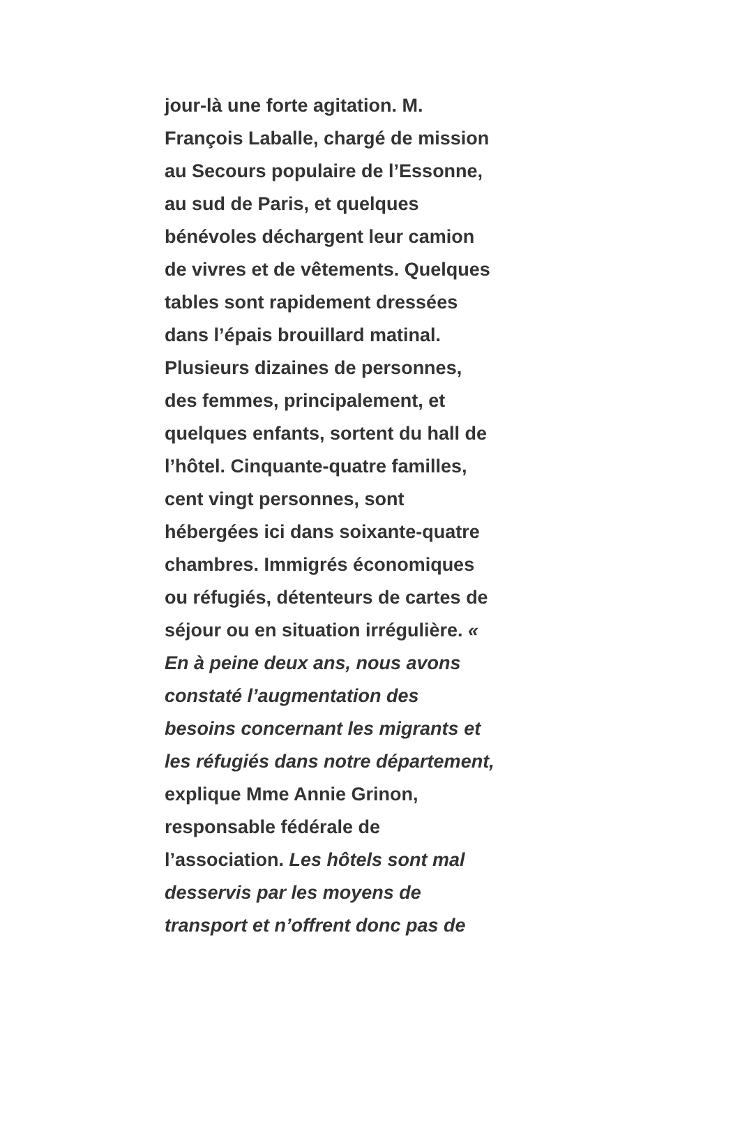jour-là une forte agitation. M.
François Laballe, chargé de mission
au Secours populaire de l’Essonne,
au sud de Paris, et quelques
bénévoles déchargent leur camion
de vivres et de vêtements. Quelques
tables sont rapidement dressées
dans l’épais brouillard matinal.
Plusieurs dizaines de personnes,
des femmes, principalement, et
quelques enfants, sortent du hall de
l’hôtel. Cinquante-quatre familles,
cent vingt personnes, sont
hébergées ici dans soixante-quatre
chambres. Immigrés économiques
ou réfugiés, détenteurs de cartes de
séjour ou en situation irrégulière. «
En à peine deux ans, nous avons
constaté l’augmentation des
besoins concernant les migrants et
les réfugiés dans notre département,
explique Mme Annie Grinon,
responsable fédérale de
l’association. Les hôtels sont mal
desservis par les moyens de
transport et n’offrent donc pas de